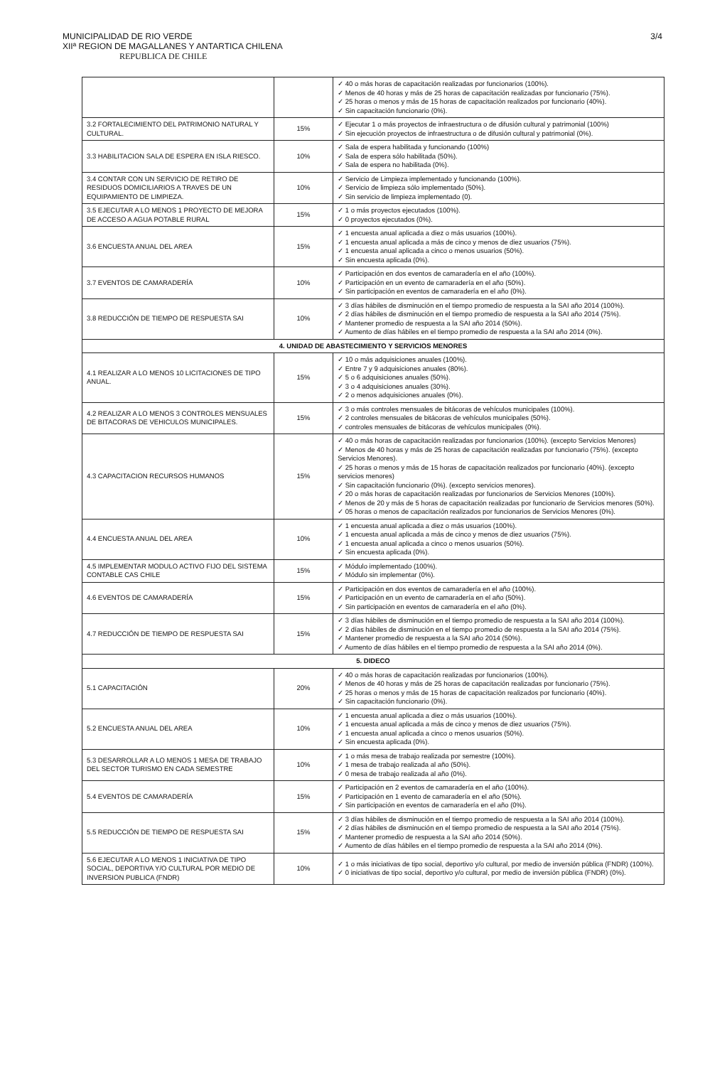MUNICIPALIDAD DE RIO VERDE
XIIª REGION DE MAGALLANES Y ANTARTICA CHILENA
REPUBLICA DE CHILE
3/4
| | | ✓ 40 o más horas de capacitación realizadas por funcionarios (100%). ✓ Menos de 40 horas y más de 25 horas de capacitación realizadas por funcionario (75%). ✓ 25 horas o menos y más de 15 horas de capacitación realizados por funcionario (40%). ✓ Sin capacitación funcionario (0%). |
| 3.2 FORTALECIMIENTO DEL PATRIMONIO NATURAL Y CULTURAL. | 15% | ✓ Ejecutar 1 o más proyectos de infraestructura o de difusión cultural y patrimonial (100%) ✓ Sin ejecución proyectos de infraestructura o de difusión cultural y patrimonial (0%). |
| 3.3 HABILITACION SALA DE ESPERA EN ISLA RIESCO. | 10% | ✓ Sala de espera habilitada y funcionando (100%) ✓ Sala de espera sólo habilitada (50%). ✓ Sala de espera no habilitada (0%). |
| 3.4 CONTAR CON UN SERVICIO DE RETIRO DE RESIDUOS DOMICILIARIOS A TRAVES DE UN EQUIPAMIENTO DE LIMPIEZA. | 10% | ✓ Servicio de Limpieza implementado y funcionando (100%). ✓ Servicio de limpieza sólo implementado (50%). ✓ Sin servicio de limpieza implementado (0). |
| 3.5 EJECUTAR A LO MENOS 1 PROYECTO DE MEJORA DE ACCESO A AGUA POTABLE RURAL | 15% | ✓ 1 o más proyectos ejecutados (100%). ✓ 0 proyectos ejecutados (0%). |
| 3.6 ENCUESTA ANUAL DEL AREA | 15% | ✓ 1 encuesta anual aplicada a diez o más usuarios (100%). ✓ 1 encuesta anual aplicada a más de cinco y menos de diez usuarios (75%). ✓ 1 encuesta anual aplicada a cinco o menos usuarios (50%). ✓ Sin encuesta aplicada (0%). |
| 3.7 EVENTOS DE CAMARADERÍA | 10% | ✓ Participación en dos eventos de camaradería en el año (100%). ✓ Participación en un evento de camaradería en el año (50%). ✓ Sin participación en eventos de camaradería en el año (0%). |
| 3.8 REDUCCIÓN DE TIEMPO DE RESPUESTA SAI | 10% | ✓ 3 días hábiles de disminución en el tiempo promedio de respuesta a la SAI año 2014 (100%). ✓ 2 días hábiles de disminución en el tiempo promedio de respuesta a la SAI año 2014 (75%). ✓ Mantener promedio de respuesta a la SAI año 2014 (50%). ✓ Aumento de días hábiles en el tiempo promedio de respuesta a la SAI año 2014 (0%). |
| 4. UNIDAD DE ABASTECIMIENTO Y SERVICIOS MENORES | | |
| 4.1 REALIZAR A LO MENOS 10 LICITACIONES DE TIPO ANUAL. | 15% | ✓ 10 o más adquisiciones anuales (100%). ✓ Entre 7 y 9 adquisiciones anuales (80%). ✓ 5 o 6 adquisiciones anuales (50%). ✓ 3 o 4 adquisiciones anuales (30%). ✓ 2 o menos adquisiciones anuales (0%). |
| 4.2 REALIZAR A LO MENOS 3 CONTROLES MENSUALES DE BITACORAS DE VEHICULOS MUNICIPALES. | 15% | ✓ 3 o más controles mensuales de bitácoras de vehículos municipales (100%). ✓ 2 controles mensuales de bitácoras de vehículos municipales (50%). ✓ controles mensuales de bitácoras de vehículos municipales (0%). |
| 4.3 CAPACITACION RECURSOS HUMANOS | 15% | ✓ 40 o más horas de capacitación realizadas por funcionarios (100%). (excepto Servicios Menores) ✓ Menos de 40 horas y más de 25 horas de capacitación realizadas por funcionario (75%). (excepto Servicios Menores). ✓ 25 horas o menos y más de 15 horas de capacitación realizados por funcionario (40%). (excepto servicios menores) ✓ Sin capacitación funcionario (0%). (excepto servicios menores). ✓ 20 o más horas de capacitación realizadas por funcionarios de Servicios Menores (100%). ✓ Menos de 20 y más de 5 horas de capacitación realizadas por funcionario de Servicios menores (50%). ✓ 05 horas o menos de capacitación realizados por funcionarios de Servicios Menores (0%). |
| 4.4 ENCUESTA ANUAL DEL AREA | 10% | ✓ 1 encuesta anual aplicada a diez o más usuarios (100%). ✓ 1 encuesta anual aplicada a más de cinco y menos de diez usuarios (75%). ✓ 1 encuesta anual aplicada a cinco o menos usuarios (50%). ✓ Sin encuesta aplicada (0%). |
| 4.5 IMPLEMENTAR MODULO ACTIVO FIJO DEL SISTEMA CONTABLE CAS CHILE | 15% | ✓ Módulo implementado (100%). ✓ Módulo sin implementar (0%). |
| 4.6 EVENTOS DE CAMARADERÍA | 15% | ✓ Participación en dos eventos de camaradería en el año (100%). ✓ Participación en un evento de camaradería en el año (50%). ✓ Sin participación en eventos de camaradería en el año (0%). |
| 4.7 REDUCCIÓN DE TIEMPO DE RESPUESTA SAI | 15% | ✓ 3 días hábiles de disminución en el tiempo promedio de respuesta a la SAI año 2014 (100%). ✓ 2 días hábiles de disminución en el tiempo promedio de respuesta a la SAI año 2014 (75%). ✓ Mantener promedio de respuesta a la SAI año 2014 (50%). ✓ Aumento de días hábiles en el tiempo promedio de respuesta a la SAI año 2014 (0%). |
| 5. DIDECO | | |
| 5.1 CAPACITACIÓN | 20% | ✓ 40 o más horas de capacitación realizadas por funcionarios (100%). ✓ Menos de 40 horas y más de 25 horas de capacitación realizadas por funcionario (75%). ✓ 25 horas o menos y más de 15 horas de capacitación realizados por funcionario (40%). ✓ Sin capacitación funcionario (0%). |
| 5.2 ENCUESTA ANUAL DEL AREA | 10% | ✓ 1 encuesta anual aplicada a diez o más usuarios (100%). ✓ 1 encuesta anual aplicada a más de cinco y menos de diez usuarios (75%). ✓ 1 encuesta anual aplicada a cinco o menos usuarios (50%). ✓ Sin encuesta aplicada (0%). |
| 5.3 DESARROLLAR A LO MENOS 1 MESA DE TRABAJO DEL SECTOR TURISMO EN CADA SEMESTRE | 10% | ✓ 1 o más mesa de trabajo realizada por semestre (100%). ✓ 1 mesa de trabajo realizada al año (50%). ✓ 0 mesa de trabajo realizada al año (0%). |
| 5.4 EVENTOS DE CAMARADERÍA | 15% | ✓ Participación en 2 eventos de camaradería en el año (100%). ✓ Participación en 1 evento de camaradería en el año (50%). ✓ Sin participación en eventos de camaradería en el año (0%). |
| 5.5 REDUCCIÓN DE TIEMPO DE RESPUESTA SAI | 15% | ✓ 3 días hábiles de disminución en el tiempo promedio de respuesta a la SAI año 2014 (100%). ✓ 2 días hábiles de disminución en el tiempo promedio de respuesta a la SAI año 2014 (75%). ✓ Mantener promedio de respuesta a la SAI año 2014 (50%). ✓ Aumento de días hábiles en el tiempo promedio de respuesta a la SAI año 2014 (0%). |
| 5.6 EJECUTAR A LO MENOS 1 INICIATIVA DE TIPO SOCIAL, DEPORTIVA Y/O CULTURAL POR MEDIO DE INVERSION PUBLICA (FNDR) | 10% | ✓ 1 o más iniciativas de tipo social, deportivo y/o cultural, por medio de inversión pública (FNDR) (100%). ✓ 0 iniciativas de tipo social, deportivo y/o cultural, por medio de inversión pública (FNDR) (0%). |